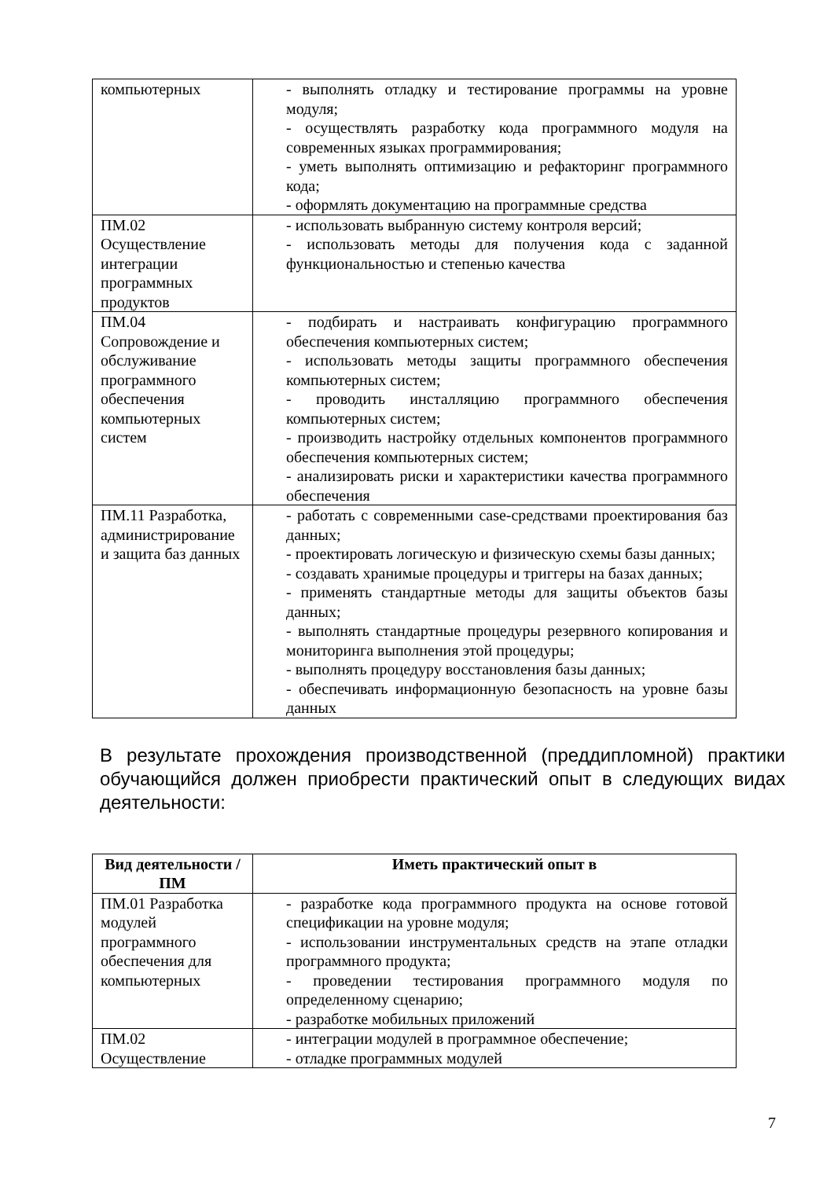| компьютерных | - выполнять отладку и тестирование программы на уровне модуля; - осуществлять разработку кода программного модуля на современных языках программирования; - уметь выполнять оптимизацию и рефакторинг программного кода; - оформлять документацию на программные средства |
| ПМ.02 Осуществление интеграции программных продуктов | - использовать выбранную систему контроля версий; - использовать методы для получения кода с заданной функциональностью и степенью качества |
| ПМ.04 Сопровождение и обслуживание программного обеспечения компьютерных систем | - подбирать и настраивать конфигурацию программного обеспечения компьютерных систем; - использовать методы защиты программного обеспечения компьютерных систем; - проводить инсталляцию программного обеспечения компьютерных систем; - производить настройку отдельных компонентов программного обеспечения компьютерных систем; - анализировать риски и характеристики качества программного обеспечения |
| ПМ.11 Разработка, администрирование и защита баз данных | - работать с современными case-средствами проектирования баз данных; - проектировать логическую и физическую схемы базы данных; - создавать хранимые процедуры и триггеры на базах данных; - применять стандартные методы для защиты объектов базы данных; - выполнять стандартные процедуры резервного копирования и мониторинга выполнения этой процедуры; - выполнять процедуру восстановления базы данных; - обеспечивать информационную безопасность на уровне базы данных |
В результате прохождения производственной (преддипломной) практики обучающийся должен приобрести практический опыт в следующих видах деятельности:
| Вид деятельности / ПМ | Иметь практический опыт в |
| --- | --- |
| ПМ.01 Разработка модулей программного обеспечения для компьютерных | - разработке кода программного продукта на основе готовой спецификации на уровне модуля; - использовании инструментальных средств на этапе отладки программного продукта; - проведении тестирования программного модуля по определенному сценарию; - разработке мобильных приложений |
| ПМ.02 Осуществление | - интеграции модулей в программное обеспечение; - отладке программных модулей |
7